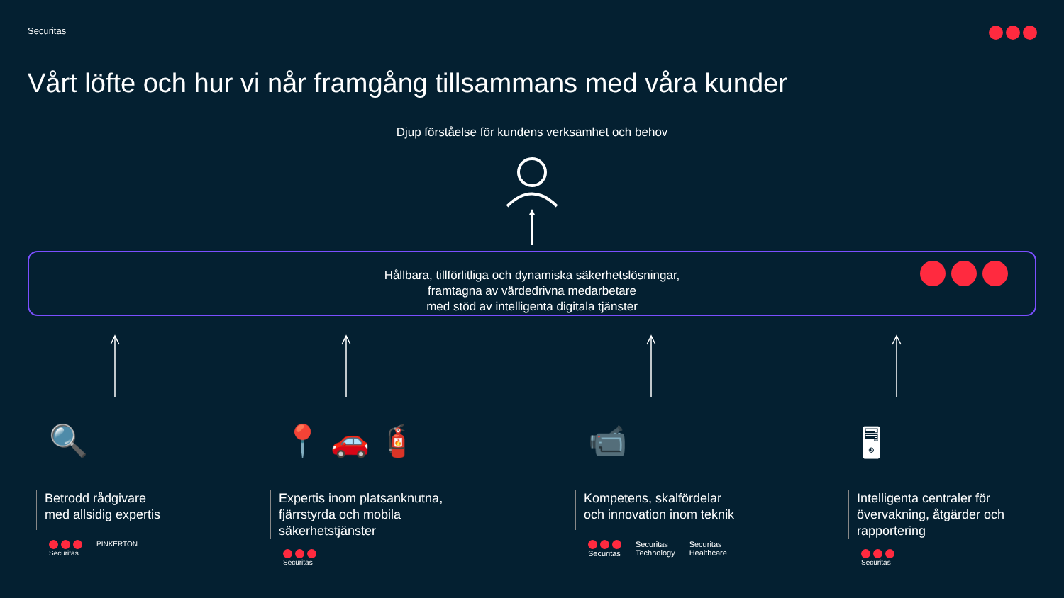Securitas
Vårt löfte och hur vi når framgång tillsammans med våra kunder
Djup förståelse för kundens verksamhet och behov
Hållbara, tillförlitliga och dynamiska säkerhetslösningar,
framtagna av värdedrivna medarbetare
med stöd av intelligenta digitala tjänster
🔍
Betrodd rådgivare
med allsidig expertis
Securitas PINKERTON
📍 🚗 🧯
Expertis inom platsanknutna,
fjärrstyrda och mobila
säkerhetstjänster
Securitas
📹
Kompetens, skalfördelar
och innovation inom teknik
Securitas Securitas
Technology
Securitas
Healthcare
🖥
Intelligenta centraler för
övervakning, åtgärder och
rapportering
Securitas